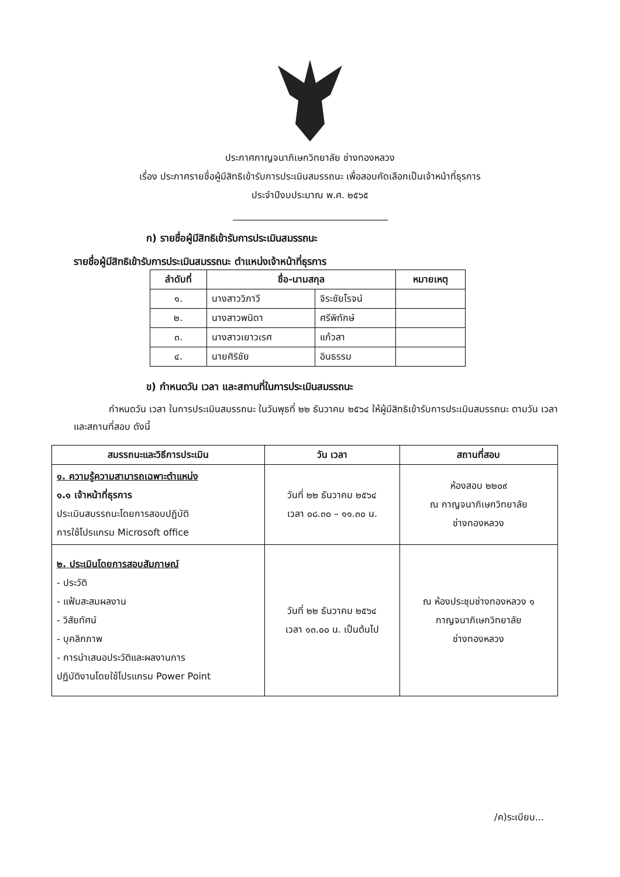ประกาศกาญจนาภิเษกวิทยาลัย ช่างทองหลวง
เรื่อง ประกาศรายชื่อผู้มีสิทธิเข้ารับการประเมินสมรรถนะ เพื่อสอบคัดเลือกเป็นเจ้าหน้าที่ธุรการ
ประจำปีงบประมาณ พ.ศ. ๒๕๖๕
ก) รายชื่อผู้มีสิทธิเข้ารับการประเมินสมรรถนะ
รายชื่อผู้มีสิทธิเข้ารับการประเมินสมรรถนะ ตำแหน่งเจ้าหน้าที่ธุรการ
| ลำดับที่ | ชื่อ-นามสกุล | | หมายเหตุ |
| --- | --- | --- | --- |
| ๑. | นางสาววิภาวี | จิระชัยโรจน์ | |
| ๒. | นางสาวพนิดา | ศรีพิทักษ์ | |
| ๓. | นางสาวเยาวเรศ | แก้วสา | |
| ๔. | นายศิริชัย | อินธรรม | |
ข) กำหนดวัน เวลา และสถานที่ในการประเมินสมรรถนะ
กำหนดวัน เวลา ในการประเมินสมรรถนะ ในวันพุธที่ ๒๒ ธันวาคม ๒๕๖๔ ให้ผู้มีสิทธิเข้ารับการประเมินสมรรถนะ ตามวัน เวลา และสถานที่สอบ ดังนี้
| สมรรถนะและวิธีการประเมิน | วัน เวลา | สถานที่สอบ |
| --- | --- | --- |
| ๑. ความรู้ความสามารถเฉพาะตำแหน่ง ๑.๑ เจ้าหน้าที่ธุรการ ประเมินสมรรถนะโดยการสอบปฏิบัติ การใช้โปรแกรม Microsoft office | วันที่ ๒๒ ธันวาคม ๒๕๖๔ เวลา ๐๘.๓๐ – ๑๑.๓๐ น. | ห้องสอบ ๒๒๐๙ ณ กาญจนาภิเษกวิทยาลัย ช่างทองหลวง |
| ๒. ประเมินโดยการสอบสัมภาษณ์ - ประวัติ - แฟ้มสะสมผลงาน - วิสัยทัศน์ - บุคลิกภาพ - การนำเสนอประวัติและผลงานการ ปฏิบัติงานโดยใช้โปรแกรม Power Point | วันที่ ๒๒ ธันวาคม ๒๕๖๔ เวลา ๑๓.๐๐ น. เป็นต้นไป | ณ ห้องประชุมช่างทองหลวง ๑ กาญจนาภิเษกวิทยาลัย ช่างทองหลวง |
/ค)ระเบียบ...